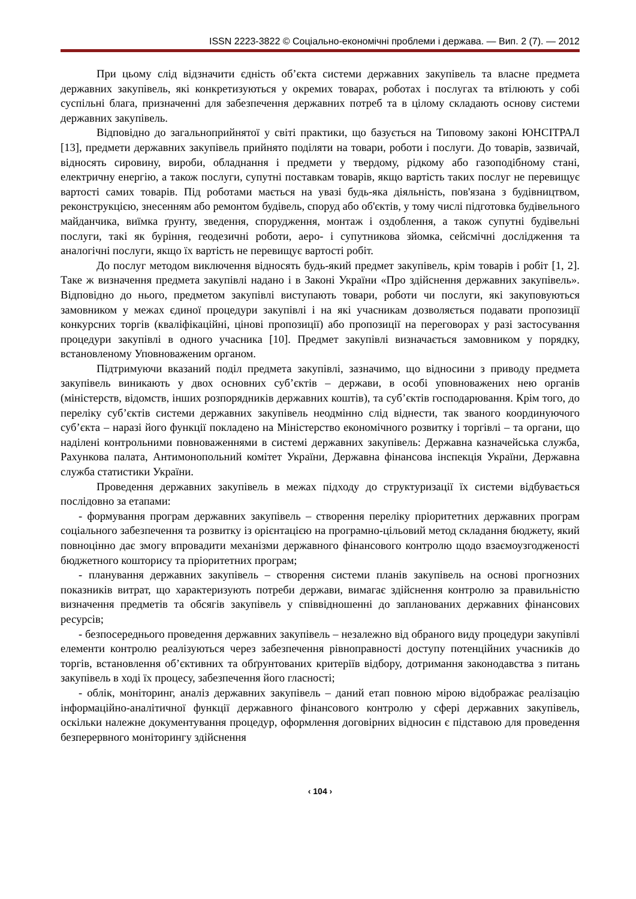ISSN 2223-3822 © Соціально-економічні проблеми і держава. — Вип. 2 (7). — 2012
При цьому слід відзначити єдність об’єкта системи державних закупівель та власне предмета державних закупівель, які конкретизуються у окремих товарах, роботах і послугах та втілюють у собі суспільні блага, призначенні для забезпечення державних потреб та в цілому складають основу системи державних закупівель.
Відповідно до загальноприйнятої у світі практики, що базується на Типовому законі ЮНСІТРАЛ [13], предмети державних закупівель прийнято поділяти на товари, роботи і послуги. До товарів, зазвичай, відносять сировину, вироби, обладнання і предмети у твердому, рідкому або газоподібному стані, електричну енергію, а також послуги, супутні поставкам товарів, якщо вартість таких послуг не перевищує вартості самих товарів. Під роботами мається на увазі будь-яка діяльність, пов'язана з будівництвом, реконструкцією, знесенням або ремонтом будівель, споруд або об'єктів, у тому числі підготовка будівельного майданчика, виїмка ґрунту, зведення, спорудження, монтаж і оздоблення, а також супутні будівельні послуги, такі як буріння, геодезичні роботи, аеро- і супутникова зйомка, сейсмічні дослідження та аналогічні послуги, якщо їх вартість не перевищує вартості робіт.
До послуг методом виключення відносять будь-який предмет закупівель, крім товарів і робіт [1, 2]. Таке ж визначення предмета закупівлі надано і в Законі України «Про здійснення державних закупівель». Відповідно до нього, предметом закупівлі виступають товари, роботи чи послуги, які закуповуються замовником у межах єдиної процедури закупівлі і на які учасникам дозволяється подавати пропозиції конкурсних торгів (кваліфікаційні, цінові пропозиції) або пропозиції на переговорах у разі застосування процедури закупівлі в одного учасника [10]. Предмет закупівлі визначається замовником у порядку, встановленому Уповноваженим органом.
Підтримуючи вказаний поділ предмета закупівлі, зазначимо, що відносини з приводу предмета закупівель виникають у двох основних суб’єктів – держави, в особі уповноважених нею органів (міністерств, відомств, інших розпорядників державних коштів), та суб’єктів господарювання. Крім того, до переліку суб’єктів системи державних закупівель неодмінно слід віднести, так званого координуючого суб’єкта – наразі його функції покладено на Міністерство економічного розвитку і торгівлі – та органи, що наділені контрольними повноваженнями в системі державних закупівель: Державна казначейська служба, Рахункова палата, Антимонопольний комітет України, Державна фінансова інспекція України, Державна служба статистики України.
Проведення державних закупівель в межах підходу до структуризації їх системи відбувається послідовно за етапами:
- формування програм державних закупівель – створення переліку пріоритетних державних програм соціального забезпечення та розвитку із орієнтацією на програмно-цільовий метод складання бюджету, який повноцінно дає змогу впровадити механізми державного фінансового контролю щодо взаємоузгодженості бюджетного кошторису та пріоритетних програм;
- планування державних закупівель – створення системи планів закупівель на основі прогнозних показників витрат, що характеризують потреби держави, вимагає здійснення контролю за правильністю визначення предметів та обсягів закупівель у співвідношенні до запланованих державних фінансових ресурсів;
- безпосереднього проведення державних закупівель – незалежно від обраного виду процедури закупівлі елементи контролю реалізуються через забезпечення рівноправності доступу потенційних учасників до торгів, встановлення об’єктивних та обґрунтованих критеріїв відбору, дотримання законодавства з питань закупівель в ході їх процесу, забезпечення його гласності;
- облік, моніторинг, аналіз державних закупівель – даний етап повною мірою відображає реалізацію інформаційно-аналітичної функції державного фінансового контролю у сфері державних закупівель, оскільки належне документування процедур, оформлення договірних відносин є підставою для проведення безперервного моніторингу здійснення
‹ 104 ›